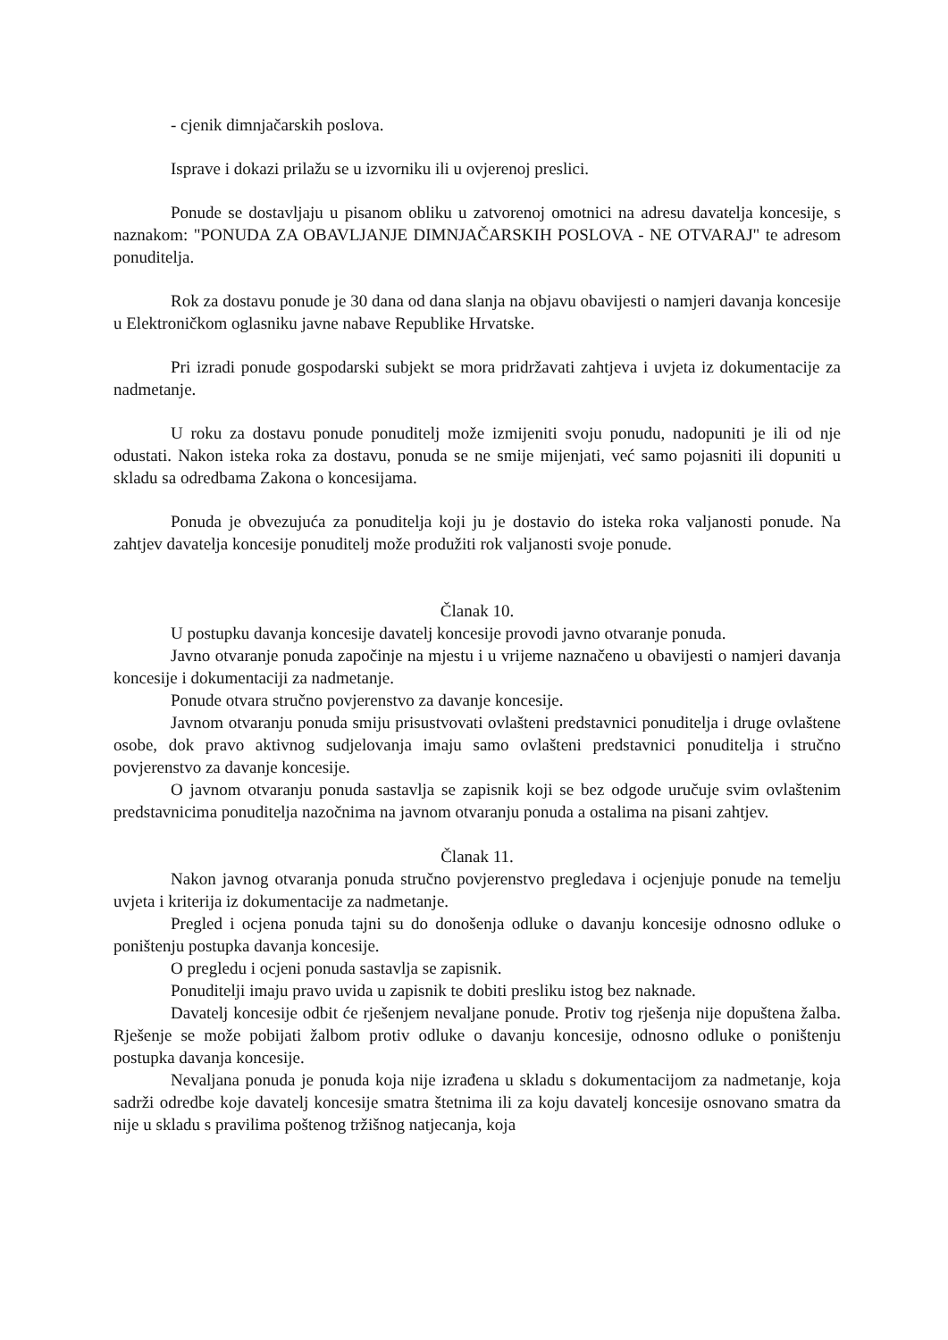- cjenik dimnjačarskih poslova.
Isprave i dokazi prilažu se u izvorniku ili u ovjerenoj preslici.
Ponude se dostavljaju u pisanom obliku u zatvorenoj omotnici na adresu davatelja koncesije, s naznakom: "PONUDA ZA OBAVLJANJE DIMNJAČARSKIH POSLOVA - NE OTVARAJ" te adresom ponuditelja.
Rok za dostavu ponude je 30 dana od dana slanja na objavu obavijesti o namjeri davanja koncesije u Elektroničkom oglasniku javne nabave Republike Hrvatske.
Pri izradi ponude gospodarski subjekt se mora pridržavati zahtjeva i uvjeta iz dokumentacije za nadmetanje.
U roku za dostavu ponude ponuditelj može izmijeniti svoju ponudu, nadopuniti je ili od nje odustati. Nakon isteka roka za dostavu, ponuda se ne smije mijenjati, već samo pojasniti ili dopuniti u skladu sa odredbama Zakona o koncesijama.
Ponuda je obvezujuća za ponuditelja koji ju je dostavio do isteka roka valjanosti ponude. Na zahtjev davatelja koncesije ponuditelj može produžiti rok valjanosti svoje ponude.
Članak 10.
U postupku davanja koncesije davatelj koncesije provodi javno otvaranje ponuda.
Javno otvaranje ponuda započinje na mjestu i u vrijeme naznačeno u obavijesti o namjeri davanja koncesije i dokumentaciji za nadmetanje.
Ponude otvara stručno povjerenstvo za davanje koncesije.
Javnom otvaranju ponuda smiju prisustvovati ovlašteni predstavnici ponuditelja i druge ovlaštene osobe, dok pravo aktivnog sudjelovanja imaju samo ovlašteni predstavnici ponuditelja i stručno povjerenstvo za davanje koncesije.
O javnom otvaranju ponuda sastavlja se zapisnik koji se bez odgode uručuje svim ovlaštenim predstavnicima ponuditelja nazočnima na javnom otvaranju ponuda a ostalima na pisani zahtjev.
Članak 11.
Nakon javnog otvaranja ponuda stručno povjerenstvo pregledava i ocjenjuje ponude na temelju uvjeta i kriterija iz dokumentacije za nadmetanje.
Pregled i ocjena ponuda tajni su do donošenja odluke o davanju koncesije odnosno odluke o poništenju postupka davanja koncesije.
O pregledu i ocjeni ponuda sastavlja se zapisnik.
Ponuditelji imaju pravo uvida u zapisnik te dobiti presliku istog bez naknade.
Davatelj koncesije odbit će rješenjem nevaljane ponude. Protiv tog rješenja nije dopuštena žalba. Rješenje se može pobijati žalbom protiv odluke o davanju koncesije, odnosno odluke o poništenju postupka davanja koncesije.
Nevaljana ponuda je ponuda koja nije izrađena u skladu s dokumentacijom za nadmetanje, koja sadrži odredbe koje davatelj koncesije smatra štetnima ili za koju davatelj koncesije osnovano smatra da nije u skladu s pravilima poštenog tržišnog natjecanja, koja